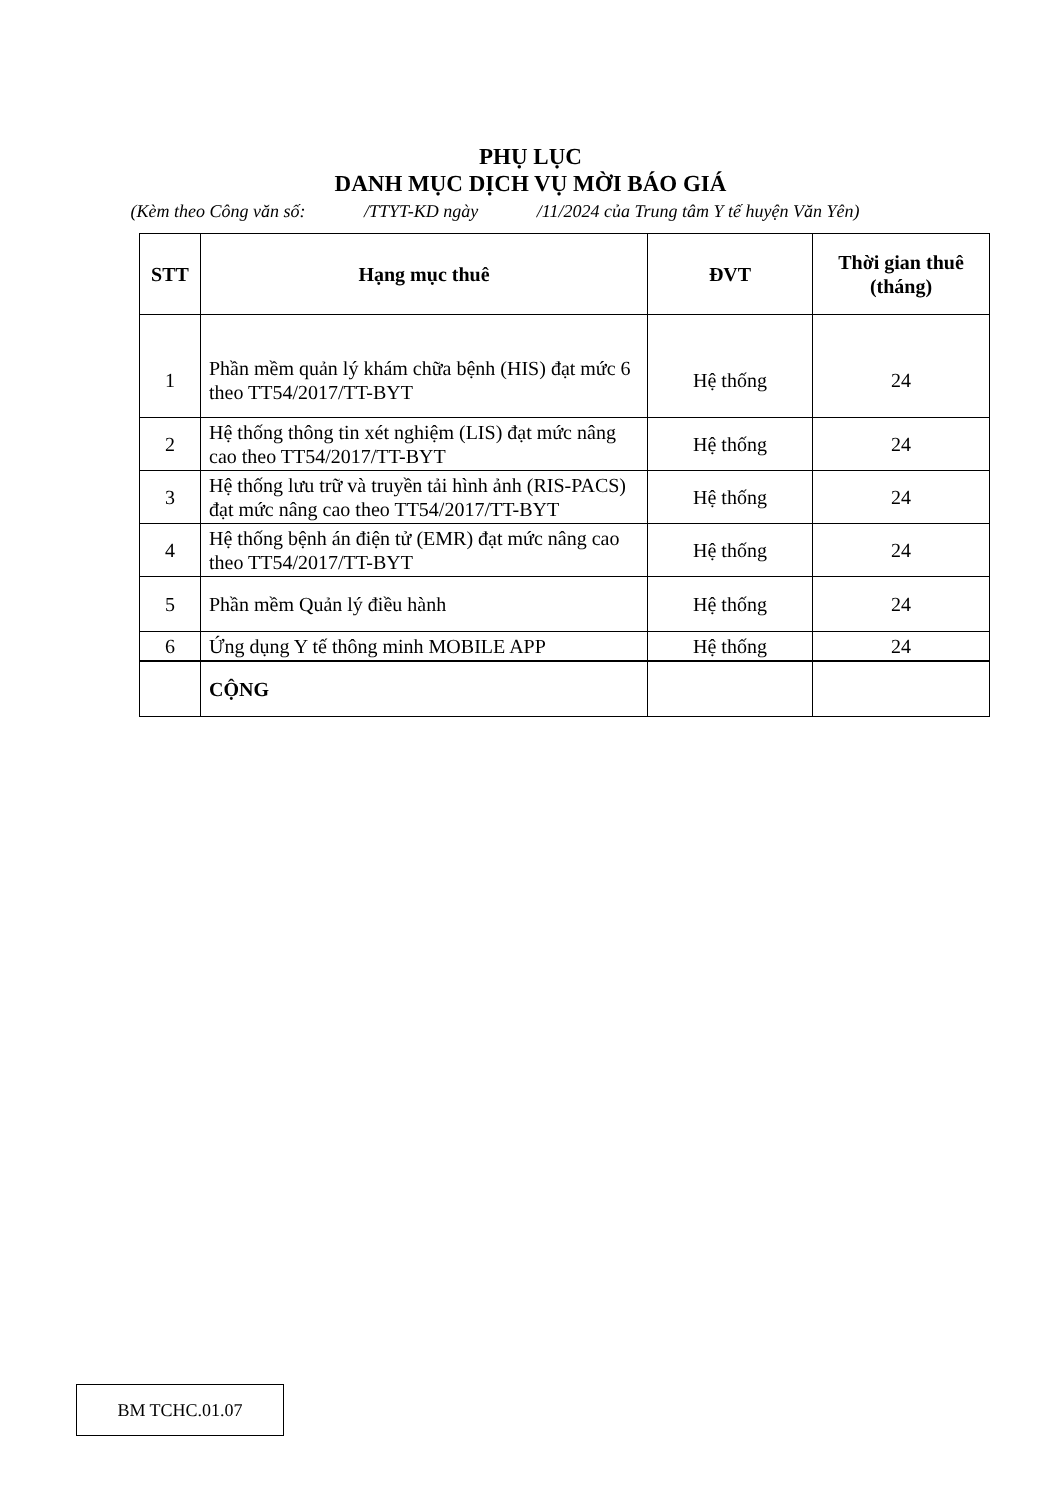PHỤ LỤC
DANH MỤC DỊCH VỤ MỜI BÁO GIÁ
(Kèm theo Công văn số: /TTYT-KD ngày /11/2024 của Trung tâm Y tế huyện Văn Yên)
| STT | Hạng mục thuê | ĐVT | Thời gian thuê (tháng) |
| --- | --- | --- | --- |
| 1 | Phần mềm quản lý khám chữa bệnh (HIS) đạt mức 6 theo TT54/2017/TT-BYT | Hệ thống | 24 |
| 2 | Hệ thống thông tin xét nghiệm (LIS) đạt mức nâng cao theo TT54/2017/TT-BYT | Hệ thống | 24 |
| 3 | Hệ thống lưu trữ và truyền tải hình ảnh (RIS-PACS) đạt mức nâng cao theo TT54/2017/TT-BYT | Hệ thống | 24 |
| 4 | Hệ thống bệnh án điện tử (EMR) đạt mức nâng cao theo TT54/2017/TT-BYT | Hệ thống | 24 |
| 5 | Phần mềm Quản lý điều hành | Hệ thống | 24 |
| 6 | Ứng dụng Y tế thông minh MOBILE APP | Hệ thống | 24 |
| | CỘNG | | |
BM TCHC.01.07